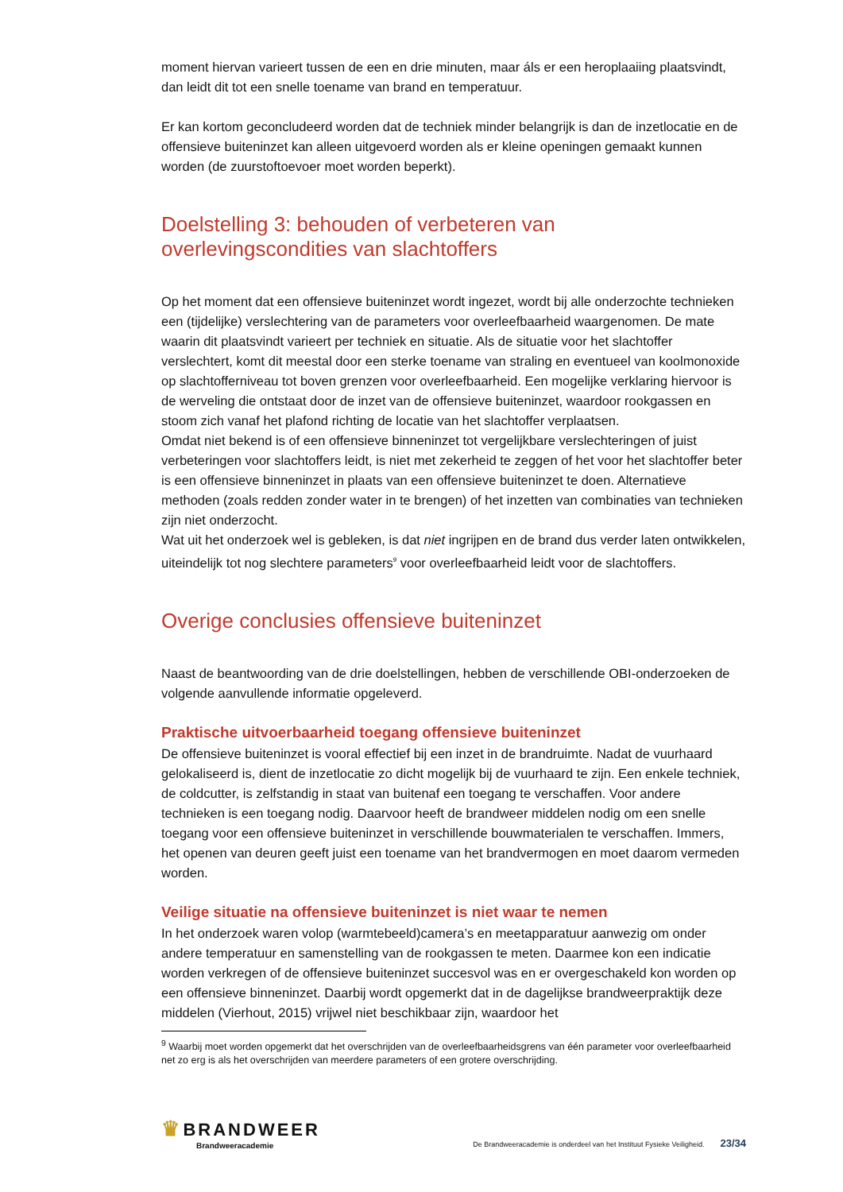moment hiervan varieert tussen de een en drie minuten, maar áls er een heroplaaiing plaatsvindt, dan leidt dit tot een snelle toename van brand en temperatuur.
Er kan kortom geconcludeerd worden dat de techniek minder belangrijk is dan de inzetlocatie en de offensieve buiteninzet kan alleen uitgevoerd worden als er kleine openingen gemaakt kunnen worden (de zuurstoftoevoer moet worden beperkt).
Doelstelling 3: behouden of verbeteren van overlevingscondities van slachtoffers
Op het moment dat een offensieve buiteninzet wordt ingezet, wordt bij alle onderzochte technieken een (tijdelijke) verslechtering van de parameters voor overleefbaarheid waargenomen. De mate waarin dit plaatsvindt varieert per techniek en situatie. Als de situatie voor het slachtoffer verslechtert, komt dit meestal door een sterke toename van straling en eventueel van koolmonoxide op slachtofferniveau tot boven grenzen voor overleefbaarheid. Een mogelijke verklaring hiervoor is de werveling die ontstaat door de inzet van de offensieve buiteninzet, waardoor rookgassen en stoom zich vanaf het plafond richting de locatie van het slachtoffer verplaatsen.
Omdat niet bekend is of een offensieve binneninzet tot vergelijkbare verslechteringen of juist verbeteringen voor slachtoffers leidt, is niet met zekerheid te zeggen of het voor het slachtoffer beter is een offensieve binneninzet in plaats van een offensieve buiteninzet te doen. Alternatieve methoden (zoals redden zonder water in te brengen) of het inzetten van combinaties van technieken zijn niet onderzocht.
Wat uit het onderzoek wel is gebleken, is dat niet ingrijpen en de brand dus verder laten ontwikkelen, uiteindelijk tot nog slechtere parameters<sup>9</sup> voor overleefbaarheid leidt voor de slachtoffers.
Overige conclusies offensieve buiteninzet
Naast de beantwoording van de drie doelstellingen, hebben de verschillende OBI-onderzoeken de volgende aanvullende informatie opgeleverd.
Praktische uitvoerbaarheid toegang offensieve buiteninzet
De offensieve buiteninzet is vooral effectief bij een inzet in de brandruimte. Nadat de vuurhaard gelokaliseerd is, dient de inzetlocatie zo dicht mogelijk bij de vuurhaard te zijn. Een enkele techniek, de coldcutter, is zelfstandig in staat van buitenaf een toegang te verschaffen. Voor andere technieken is een toegang nodig. Daarvoor heeft de brandweer middelen nodig om een snelle toegang voor een offensieve buiteninzet in verschillende bouwmaterialen te verschaffen. Immers, het openen van deuren geeft juist een toename van het brandvermogen en moet daarom vermeden worden.
Veilige situatie na offensieve buiteninzet is niet waar te nemen
In het onderzoek waren volop (warmtebeeld)camera’s en meetapparatuur aanwezig om onder andere temperatuur en samenstelling van de rookgassen te meten. Daarmee kon een indicatie worden verkregen of de offensieve buiteninzet succesvol was en er overgeschakeld kon worden op een offensieve binneninzet. Daarbij wordt opgemerkt dat in de dagelijkse brandweerpraktijk deze middelen (Vierhout, 2015) vrijwel niet beschikbaar zijn, waardoor het
<sup>9</sup> Waarbij moet worden opgemerkt dat het overschrijden van de overleefbaarheidsgrens van één parameter voor overleefbaarheid net zo erg is als het overschrijden van meerdere parameters of een grotere overschrijding.
♛ BRANDWEER
Brandweeracademie
De Brandweeracademie is onderdeel van het Instituut Fysieke Veiligheid. 23/34